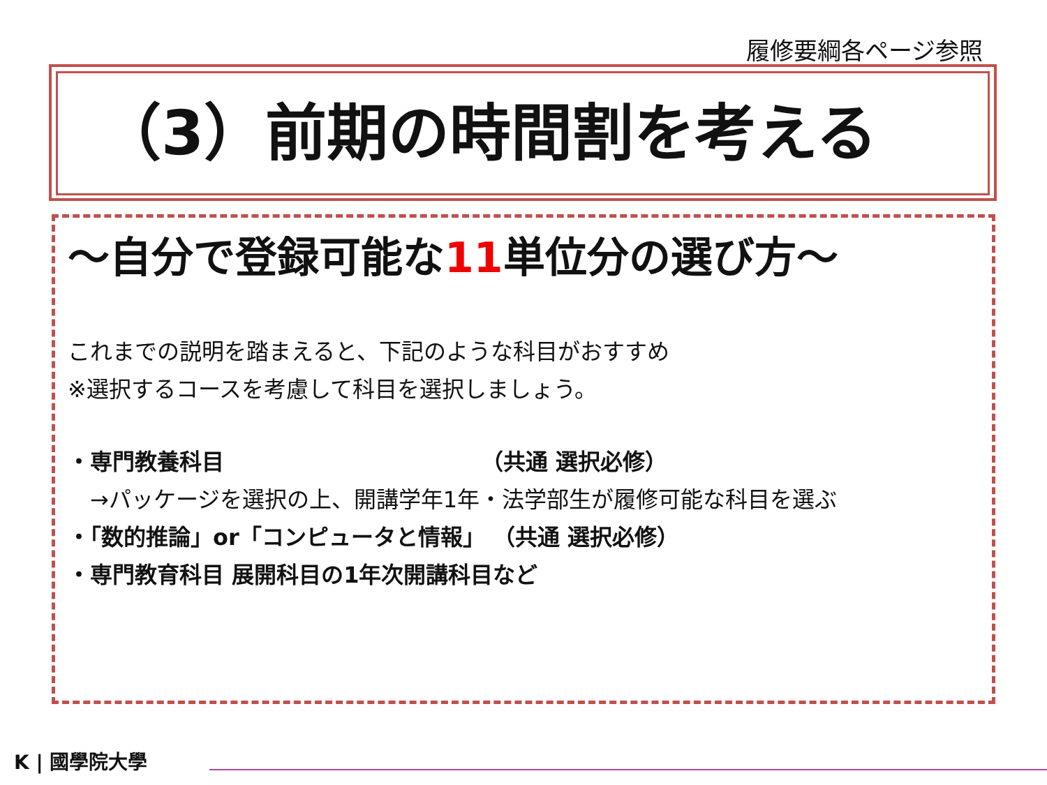履修要綱各ページ参照
（3）前期の時間割を考える
～自分で登録可能な11単位分の選び方～
これまでの説明を踏まえると、下記のような科目がおすすめ
※選択するコースを考慮して科目を選択しましょう。
・専門教養科目　　　　　　　　　　　　（共通 選択必修）
　→パッケージを選択の上、開講学年1年・法学部生が履修可能な科目を選ぶ
・「数的推論」or「コンピュータと情報」 （共通 選択必修）
・専門教育科目 展開科目の1年次開講科目など
K | 國學院大學